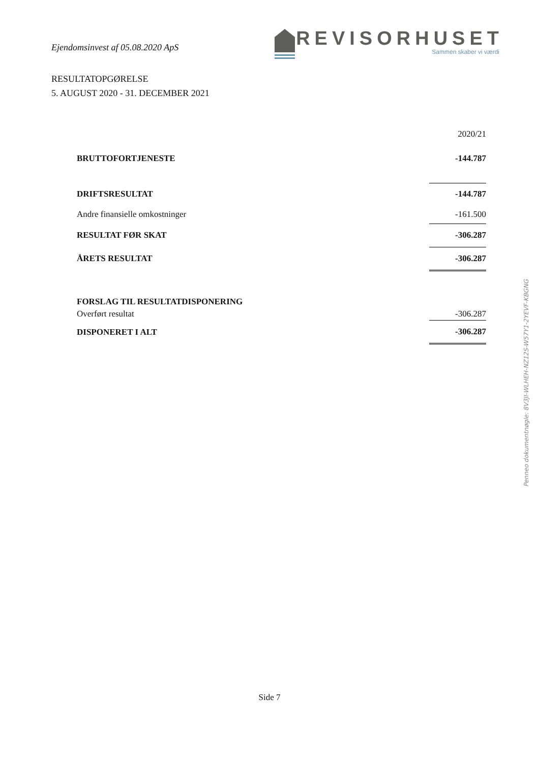Ejendomsinvest af 05.08.2020 ApS
REVISORHUSET
Sammen skaber vi værdi
RESULTATOPGØRELSE
5. AUGUST 2020 - 31. DECEMBER 2021
| | 2020/21 |
| BRUTTOFORTJENESTE | -144.787 |
| DRIFTSRESULTAT | -144.787 |
| Andre finansielle omkostninger | -161.500 |
| RESULTAT FØR SKAT | -306.287 |
| ÅRETS RESULTAT | -306.287 |
| FORSLAG TIL RESULTATDISPONERING | |
| Overført resultat | -306.287 |
| DISPONERET I ALT | -306.287 |
Penneo dokumentnøgle: 8V3JI-WLHEH-NZ12S-W57Y1-2YEVF-KBGNG
Side 7